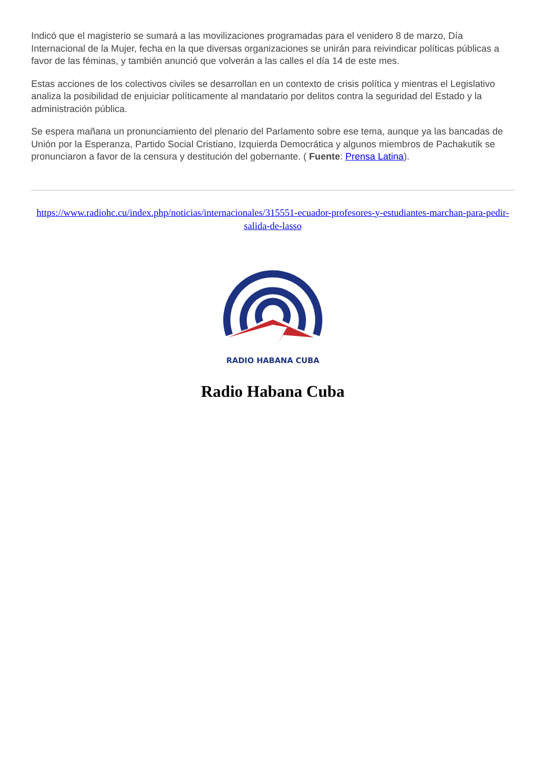Indicó que el magisterio se sumará a las movilizaciones programadas para el venidero 8 de marzo, Día Internacional de la Mujer, fecha en la que diversas organizaciones se unirán para reivindicar políticas públicas a favor de las féminas, y también anunció que volverán a las calles el día 14 de este mes.
Estas acciones de los colectivos civiles se desarrollan en un contexto de crisis política y mientras el Legislativo analiza la posibilidad de enjuiciar políticamente al mandatario por delitos contra la seguridad del Estado y la administración pública.
Se espera mañana un pronunciamiento del plenario del Parlamento sobre ese tema, aunque ya las bancadas de Unión por la Esperanza, Partido Social Cristiano, Izquierda Democrática y algunos miembros de Pachakutik se pronunciaron a favor de la censura y destitución del gobernante. ( Fuente: Prensa Latina).
https://www.radiohc.cu/index.php/noticias/internacionales/315551-ecuador-profesores-y-estudiantes-marchan-para-pedir-salida-de-lasso
RADIO HABANA CUBA
Radio Habana Cuba